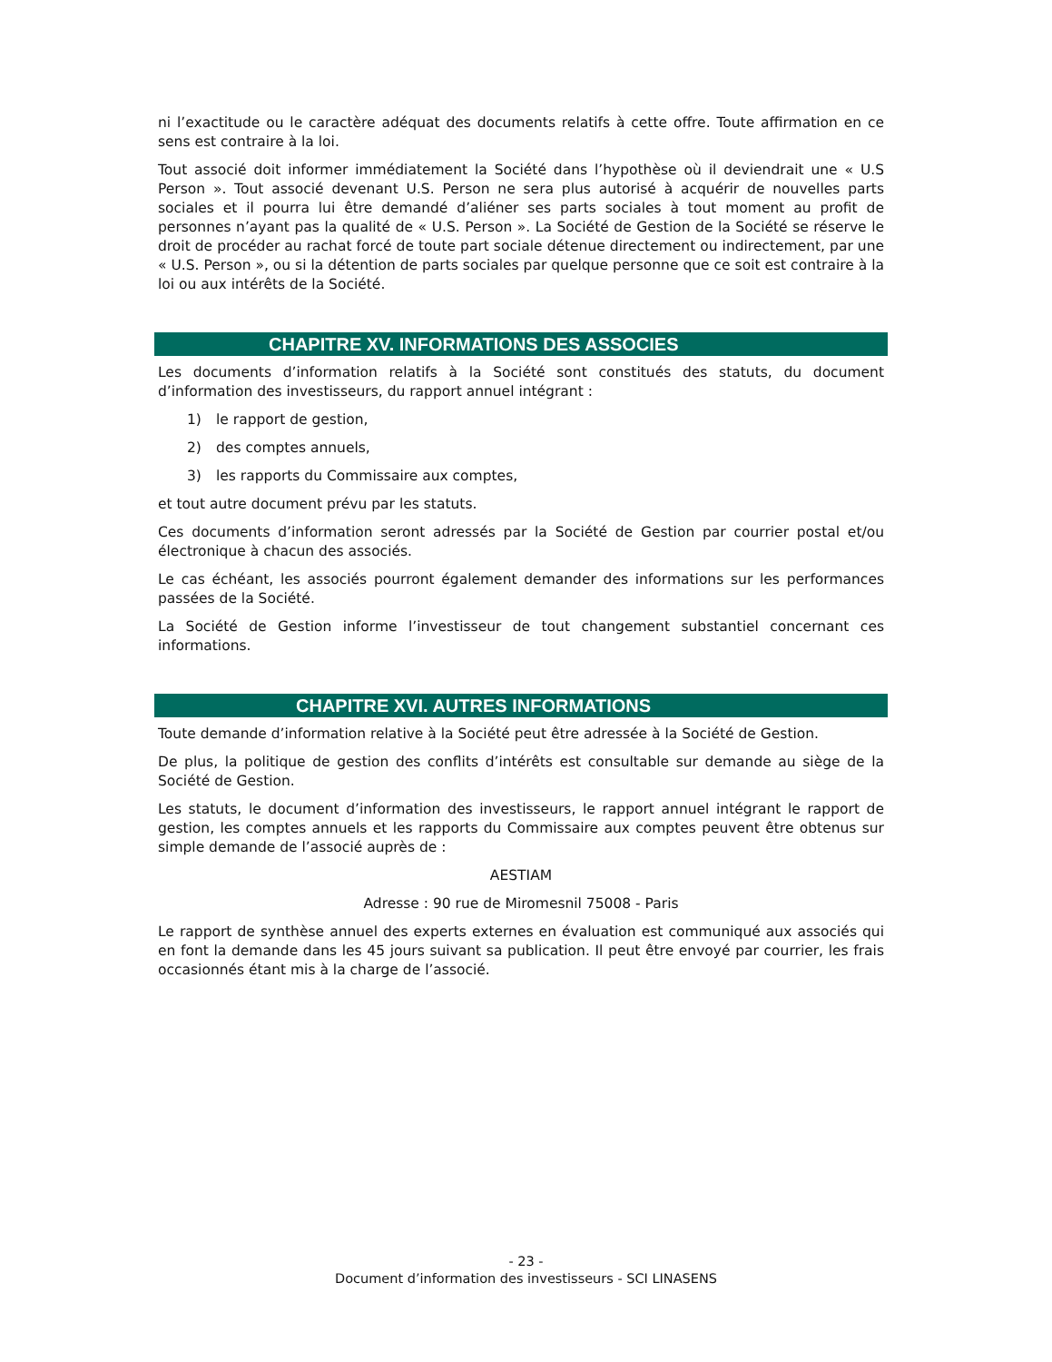ni l’exactitude ou le caractère adéquat des documents relatifs à cette offre. Toute affirmation en ce sens est contraire à la loi.
Tout associé doit informer immédiatement la Société dans l’hypothèse où il deviendrait une « U.S Person ». Tout associé devenant U.S. Person ne sera plus autorisé à acquérir de nouvelles parts sociales et il pourra lui être demandé d’aliéner ses parts sociales à tout moment au profit de personnes n’ayant pas la qualité de « U.S. Person ». La Société de Gestion de la Société se réserve le droit de procéder au rachat forcé de toute part sociale détenue directement ou indirectement, par une « U.S. Person », ou si la détention de parts sociales par quelque personne que ce soit est contraire à la loi ou aux intérêts de la Société.
CHAPITRE XV. INFORMATIONS DES ASSOCIES
Les documents d’information relatifs à la Société sont constitués des statuts, du document d’information des investisseurs, du rapport annuel intégrant :
1) le rapport de gestion,
2) des comptes annuels,
3) les rapports du Commissaire aux comptes,
et tout autre document prévu par les statuts.
Ces documents d’information seront adressés par la Société de Gestion par courrier postal et/ou électronique à chacun des associés.
Le cas échéant, les associés pourront également demander des informations sur les performances passées de la Société.
La Société de Gestion informe l’investisseur de tout changement substantiel concernant ces informations.
CHAPITRE XVI. AUTRES INFORMATIONS
Toute demande d’information relative à la Société peut être adressée à la Société de Gestion.
De plus, la politique de gestion des conflits d’intérêts est consultable sur demande au siège de la Société de Gestion.
Les statuts, le document d’information des investisseurs, le rapport annuel intégrant le rapport de gestion, les comptes annuels et les rapports du Commissaire aux comptes peuvent être obtenus sur simple demande de l’associé auprès de :
AESTIAM
Adresse : 90 rue de Miromesnil 75008 - Paris
Le rapport de synthèse annuel des experts externes en évaluation est communiqué aux associés qui en font la demande dans les 45 jours suivant sa publication. Il peut être envoyé par courrier, les frais occasionnés étant mis à la charge de l’associé.
- 23 -
Document d’information des investisseurs - SCI LINASENS